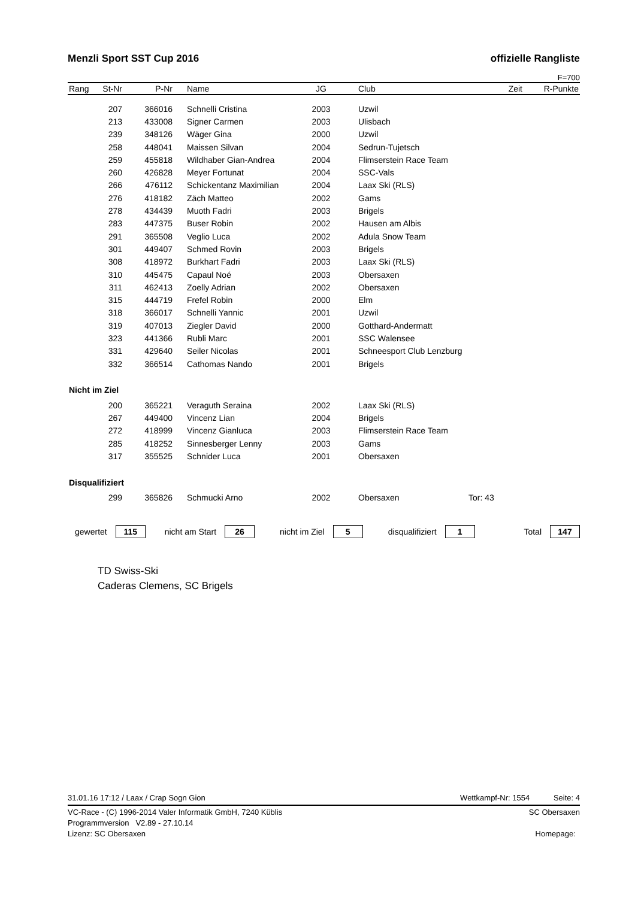Menzli Sport SST Cup 2016 offizielle Rangliste
F=700
| Rang | St-Nr | P-Nr | Name | JG | Club | Zeit | R-Punkte |
| --- | --- | --- | --- | --- | --- | --- | --- |
| | 207 | 366016 | Schnelli Cristina | 2003 | Uzwil | | |
| | 213 | 433008 | Signer Carmen | 2003 | Ulisbach | | |
| | 239 | 348126 | Wäger Gina | 2000 | Uzwil | | |
| | 258 | 448041 | Maissen Silvan | 2004 | Sedrun-Tujetsch | | |
| | 259 | 455818 | Wildhaber Gian-Andrea | 2004 | Flimserstein Race Team | | |
| | 260 | 426828 | Meyer Fortunat | 2004 | SSC-Vals | | |
| | 266 | 476112 | Schickentanz Maximilian | 2004 | Laax Ski (RLS) | | |
| | 276 | 418182 | Zäch Matteo | 2002 | Gams | | |
| | 278 | 434439 | Muoth Fadri | 2003 | Brigels | | |
| | 283 | 447375 | Buser Robin | 2002 | Hausen am Albis | | |
| | 291 | 365508 | Veglio Luca | 2002 | Adula Snow Team | | |
| | 301 | 449407 | Schmed Rovin | 2003 | Brigels | | |
| | 308 | 418972 | Burkhart Fadri | 2003 | Laax Ski (RLS) | | |
| | 310 | 445475 | Capaul Noé | 2003 | Obersaxen | | |
| | 311 | 462413 | Zoelly Adrian | 2002 | Obersaxen | | |
| | 315 | 444719 | Frefel Robin | 2000 | Elm | | |
| | 318 | 366017 | Schnelli Yannic | 2001 | Uzwil | | |
| | 319 | 407013 | Ziegler David | 2000 | Gotthard-Andermatt | | |
| | 323 | 441366 | Rubli Marc | 2001 | SSC Walensee | | |
| | 331 | 429640 | Seiler Nicolas | 2001 | Schneesport Club Lenzburg | | |
| | 332 | 366514 | Cathomas Nando | 2001 | Brigels | | |
| Nicht im Ziel | | | | | | | |
| | 200 | 365221 | Veraguth Seraina | 2002 | Laax Ski (RLS) | | |
| | 267 | 449400 | Vincenz Lian | 2004 | Brigels | | |
| | 272 | 418999 | Vincenz Gianluca | 2003 | Flimserstein Race Team | | |
| | 285 | 418252 | Sinnesberger Lenny | 2003 | Gams | | |
| | 317 | 355525 | Schnider Luca | 2001 | Obersaxen | | |
| Disqualifiziert | | | | | | | |
| | 299 | 365826 | Schmucki Arno | 2002 | Obersaxen | Tor: 43 | |
gewertet 115 nicht am Start 26 nicht im Ziel 5 disqualifiziert 1 Total 147
TD Swiss-Ski
Caderas Clemens, SC Brigels
31.01.16 17:12 / Laax / Crap Sogn Gion Wettkampf-Nr: 1554 Seite: 4
VC-Race - (C) 1996-2014 Valer Informatik GmbH, 7240 Küblis SC Obersaxen
Programmversion V2.89 - 27.10.14
Lizenz: SC Obersaxen Homepage: